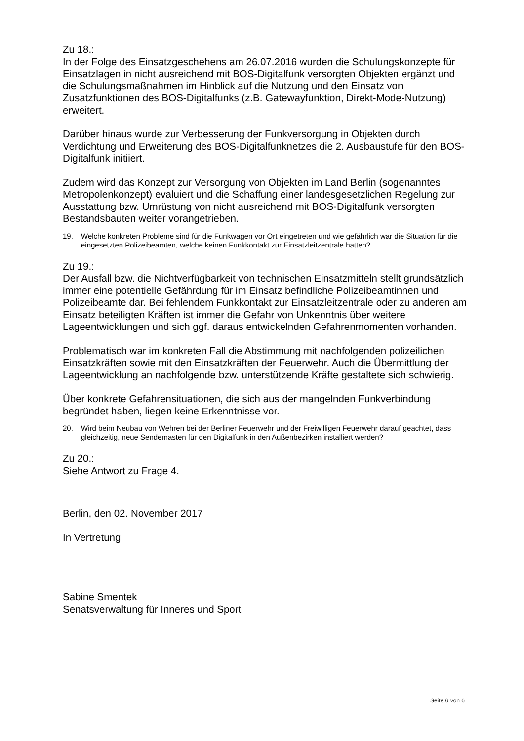Zu 18.:
In der Folge des Einsatzgeschehens am 26.07.2016 wurden die Schulungskonzepte für Einsatzlagen in nicht ausreichend mit BOS-Digitalfunk versorgten Objekten ergänzt und die Schulungsmaßnahmen im Hinblick auf die Nutzung und den Einsatz von Zusatzfunktionen des BOS-Digitalfunks (z.B. Gatewayfunktion, Direkt-Mode-Nutzung) erweitert.
Darüber hinaus wurde zur Verbesserung der Funkversorgung in Objekten durch Verdichtung und Erweiterung des BOS-Digitalfunknetzes die 2. Ausbaustufe für den BOS-Digitalfunk initiiert.
Zudem wird das Konzept zur Versorgung von Objekten im Land Berlin (sogenanntes Metropolenkonzept) evaluiert und die Schaffung einer landesgesetzlichen Regelung zur Ausstattung bzw. Umrüstung von nicht ausreichend mit BOS-Digitalfunk versorgten Bestandsbauten weiter vorangetrieben.
19. Welche konkreten Probleme sind für die Funkwagen vor Ort eingetreten und wie gefährlich war die Situation für die eingesetzten Polizeibeamten, welche keinen Funkkontakt zur Einsatzleitzentrale hatten?
Zu 19.:
Der Ausfall bzw. die Nichtverfügbarkeit von technischen Einsatzmitteln stellt grundsätzlich immer eine potentielle Gefährdung für im Einsatz befindliche Polizeibeamtinnen und Polizeibeamte dar. Bei fehlendem Funkkontakt zur Einsatzleitzentrale oder zu anderen am Einsatz beteiligten Kräften ist immer die Gefahr von Unkenntnis über weitere Lageentwicklungen und sich ggf. daraus entwickelnden Gefahrenmomenten vorhanden.
Problematisch war im konkreten Fall die Abstimmung mit nachfolgenden polizeilichen Einsatzkräften sowie mit den Einsatzkräften der Feuerwehr. Auch die Übermittlung der Lageentwicklung an nachfolgende bzw. unterstützende Kräfte gestaltete sich schwierig.
Über konkrete Gefahrensituationen, die sich aus der mangelnden Funkverbindung begründet haben, liegen keine Erkenntnisse vor.
20. Wird beim Neubau von Wehren bei der Berliner Feuerwehr und der Freiwilligen Feuerwehr darauf geachtet, dass gleichzeitig, neue Sendemasten für den Digitalfunk in den Außenbezirken installiert werden?
Zu 20.:
Siehe Antwort zu Frage 4.
Berlin, den 02. November 2017
In Vertretung
Sabine Smentek
Senatsverwaltung für Inneres und Sport
Seite 6 von 6